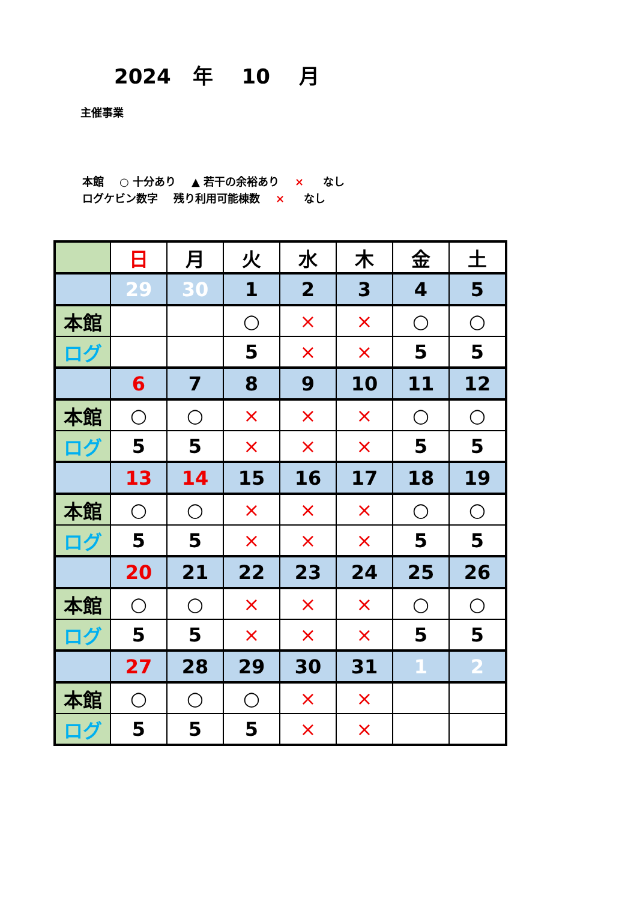2024 年 10 月
主催事業
本館 ○ 十分あり ▲ 若干の余裕あり × なし
ログケビン数字 残り利用可能棟数 × なし
| | 日 | 月 | 火 | 水 | 木 | 金 | 土 |
| | 29 | 30 | 1 | 2 | 3 | 4 | 5 |
| 本館 | | | ○ | × | × | ○ | ○ |
| ログ | | | 5 | × | × | 5 | 5 |
| | 6 | 7 | 8 | 9 | 10 | 11 | 12 |
| 本館 | ○ | ○ | × | × | × | ○ | ○ |
| ログ | 5 | 5 | × | × | × | 5 | 5 |
| | 13 | 14 | 15 | 16 | 17 | 18 | 19 |
| 本館 | ○ | ○ | × | × | × | ○ | ○ |
| ログ | 5 | 5 | × | × | × | 5 | 5 |
| | 20 | 21 | 22 | 23 | 24 | 25 | 26 |
| 本館 | ○ | ○ | × | × | × | ○ | ○ |
| ログ | 5 | 5 | × | × | × | 5 | 5 |
| | 27 | 28 | 29 | 30 | 31 | 1 | 2 |
| 本館 | ○ | ○ | ○ | × | × | | |
| ログ | 5 | 5 | 5 | × | × | | |